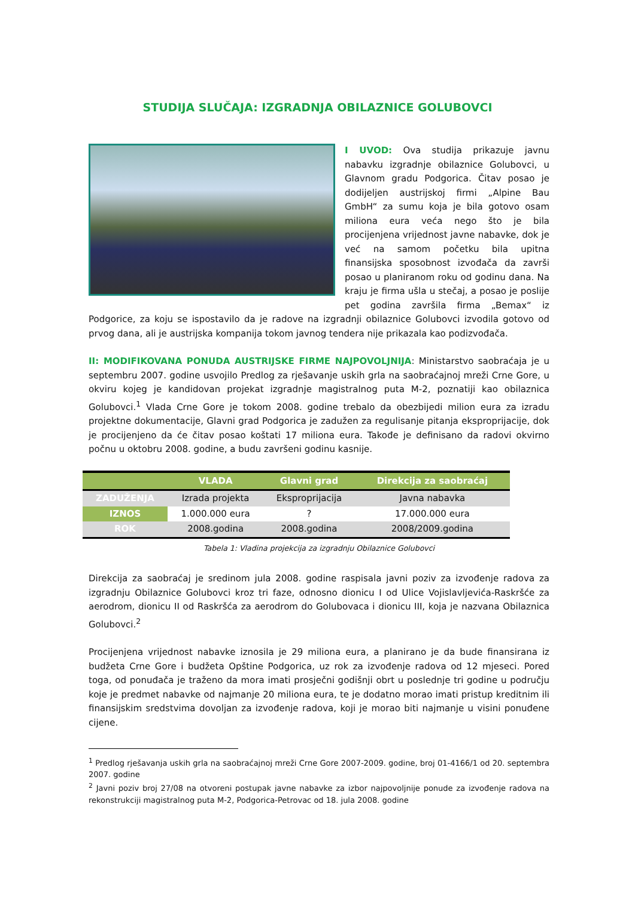STUDIJA SLUČAJA: IZGRADNJA OBILAZNICE GOLUBOVCI
I UVOD: Ova studija prikazuje javnu nabavku izgradnje obilaznice Golubovci, u Glavnom gradu Podgorica. Čitav posao je dodijeljen austrijskoj firmi „Alpine Bau GmbH“ za sumu koja je bila gotovo osam miliona eura veća nego što je bila procijenjena vrijednost javne nabavke, dok je već na samom početku bila upitna finansijska sposobnost izvođača da završi posao u planiranom roku od godinu dana. Na kraju je firma ušla u stečaj, a posao je poslije pet godina završila firma „Bemax“ iz Podgorice, za koju se ispostavilo da je radove na izgradnji obilaznice Golubovci izvodila gotovo od prvog dana, ali je austrijska kompanija tokom javnog tendera nije prikazala kao podizvođača.
II: MODIFIKOVANA PONUDA AUSTRIJSKE FIRME NAJPOVOLJNIJA: Ministarstvo saobraćaja je u septembru 2007. godine usvojilo Predlog za rješavanje uskih grla na saobraćajnoj mreži Crne Gore, u okviru kojeg je kandidovan projekat izgradnje magistralnog puta M-2, poznatiji kao obilaznica Golubovci.<sup>1</sup> Vlada Crne Gore je tokom 2008. godine trebalo da obezbijedi milion eura za izradu projektne dokumentacije, Glavni grad Podgorica je zadužen za regulisanje pitanja eksproprijacije, dok je procijenjeno da će čitav posao koštati 17 miliona eura. Takođe je definisano da radovi okvirno počnu u oktobru 2008. godine, a budu završeni godinu kasnije.
| | VLADA | Glavni grad | Direkcija za saobraćaj |
| --- | --- | --- | --- |
| ZADUŽENJA | Izrada projekta | Eksproprijacija | Javna nabavka |
| IZNOS | 1.000.000 eura | ? | 17.000.000 eura |
| ROK | 2008.godina | 2008.godina | 2008/2009.godina |
Tabela 1: Vladina projekcija za izgradnju Obilaznice Golubovci
Direkcija za saobraćaj je sredinom jula 2008. godine raspisala javni poziv za izvođenje radova za izgradnju Obilaznice Golubovci kroz tri faze, odnosno dionicu I od Ulice Vojislavljevića-Raskršće za aerodrom, dionicu II od Raskršća za aerodrom do Golubovaca i dionicu III, koja je nazvana Obilaznica Golubovci.<sup>2</sup>
Procijenjena vrijednost nabavke iznosila je 29 miliona eura, a planirano je da bude finansirana iz budžeta Crne Gore i budžeta Opštine Podgorica, uz rok za izvođenje radova od 12 mjeseci. Pored toga, od ponuđača je traženo da mora imati prosječni godišnji obrt u poslednje tri godine u području koje je predmet nabavke od najmanje 20 miliona eura, te je dodatno morao imati pristup kreditnim ili finansijskim sredstvima dovoljan za izvođenje radova, koji je morao biti najmanje u visini ponuđene cijene.
<sup>1</sup> Predlog rješavanja uskih grla na saobraćajnoj mreži Crne Gore 2007-2009. godine, broj 01-4166/1 od 20. septembra 2007. godine
<sup>2</sup> Javni poziv broj 27/08 na otvoreni postupak javne nabavke za izbor najpovoljnije ponude za izvođenje radova na rekonstrukciji magistralnog puta M-2, Podgorica-Petrovac od 18. jula 2008. godine